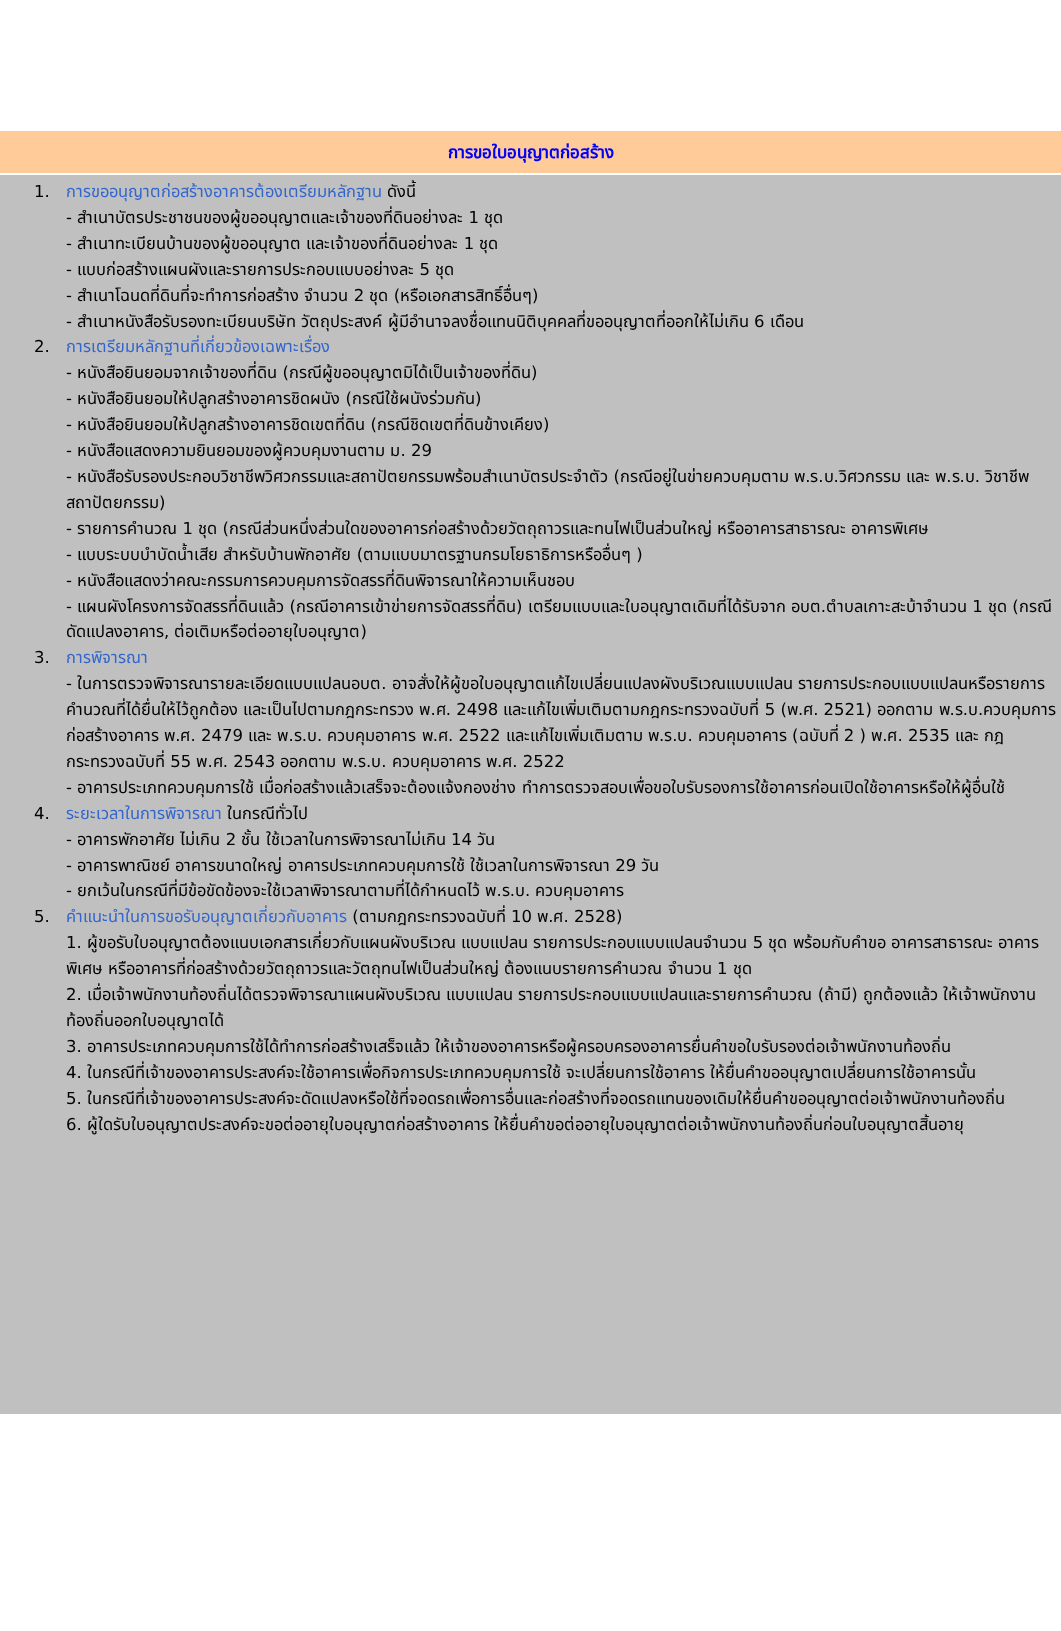การขอใบอนุญาตก่อสร้าง
1. การขออนุญาตก่อสร้างอาคารต้องเตรียมหลักฐาน ดังนี้
- สำเนาบัตรประชาชนของผู้ขออนุญาตและเจ้าของที่ดินอย่างละ 1 ชุด
- สำเนาทะเบียนบ้านของผู้ขออนุญาต และเจ้าของที่ดินอย่างละ 1 ชุด
- แบบก่อสร้างแผนผังและรายการประกอบแบบอย่างละ 5 ชุด
- สำเนาโฉนดที่ดินที่จะทำการก่อสร้าง จำนวน 2 ชุด (หรือเอกสารสิทธิ์อื่นๆ)
- สำเนาหนังสือรับรองทะเบียนบริษัท วัตถุประสงค์ ผู้มีอำนาจลงชื่อแทนนิติบุคคลที่ขออนุญาตที่ออกให้ไม่เกิน 6 เดือน
2. การเตรียมหลักฐานที่เกี่ยวข้องเฉพาะเรื่อง
- หนังสือยินยอมจากเจ้าของที่ดิน (กรณีผู้ขออนุญาตมิได้เป็นเจ้าของที่ดิน)
- หนังสือยินยอมให้ปลูกสร้างอาคารชิดผนัง (กรณีใช้ผนังร่วมกัน)
- หนังสือยินยอมให้ปลูกสร้างอาคารชิดเขตที่ดิน (กรณีชิดเขตที่ดินข้างเคียง)
- หนังสือแสดงความยินยอมของผู้ควบคุมงานตาม ม. 29
- หนังสือรับรองประกอบวิชาชีพวิศวกรรมและสถาปัตยกรรมพร้อมสำเนาบัตรประจำตัว (กรณีอยู่ในข่ายควบคุมตาม พ.ร.บ.วิศวกรรม และ พ.ร.บ. วิชาชีพสถาปัตยกรรม)
- รายการคำนวณ 1 ชุด (กรณีส่วนหนึ่งส่วนใดของอาคารก่อสร้างด้วยวัตถุถาวรและทนไฟเป็นส่วนใหญ่ หรืออาคารสาธารณะ อาคารพิเศษ
- แบบระบบบำบัดน้ำเสีย สำหรับบ้านพักอาศัย (ตามแบบมาตรฐานกรมโยธาธิการหรืออื่นๆ )
- หนังสือแสดงว่าคณะกรรมการควบคุมการจัดสรรที่ดินพิจารณาให้ความเห็นชอบ
- แผนผังโครงการจัดสรรที่ดินแล้ว (กรณีอาคารเข้าข่ายการจัดสรรที่ดิน) เตรียมแบบและใบอนุญาตเดิมที่ได้รับจาก อบต.ตำบลเกาะสะบ้าจำนวน 1 ชุด (กรณีดัดแปลงอาคาร, ต่อเติมหรือต่ออายุใบอนุญาต)
3. การพิจารณา
- ในการตรวจพิจารณารายละเอียดแบบแปลนอบต. อาจสั่งให้ผู้ขอใบอนุญาตแก้ไขเปลี่ยนแปลงผังบริเวณแบบแปลน รายการประกอบแบบแปลนหรือรายการคำนวณที่ได้ยื่นให้ไว้ถูกต้อง และเป็นไปตามกฎกระทรวง พ.ศ. 2498 และแก้ไขเพิ่มเติมตามกฎกระทรวงฉบับที่ 5 (พ.ศ. 2521) ออกตาม พ.ร.บ.ควบคุมการก่อสร้างอาคาร พ.ศ. 2479 และ พ.ร.บ. ควบคุมอาคาร พ.ศ. 2522 และแก้ไขเพิ่มเติมตาม พ.ร.บ. ควบคุมอาคาร (ฉบับที่ 2 ) พ.ศ. 2535 และ กฎกระทรวงฉบับที่ 55 พ.ศ. 2543 ออกตาม พ.ร.บ. ควบคุมอาคาร พ.ศ. 2522
- อาคารประเภทควบคุมการใช้ เมื่อก่อสร้างแล้วเสร็จจะต้องแจ้งกองช่าง ทำการตรวจสอบเพื่อขอใบรับรองการใช้อาคารก่อนเปิดใช้อาคารหรือให้ผู้อื่นใช้
4. ระยะเวลาในการพิจารณา ในกรณีทั่วไป
- อาคารพักอาศัย ไม่เกิน 2 ชั้น ใช้เวลาในการพิจารณาไม่เกิน 14 วัน
- อาคารพาณิชย์ อาคารขนาดใหญ่ อาคารประเภทควบคุมการใช้ ใช้เวลาในการพิจารณา 29 วัน
- ยกเว้นในกรณีที่มีข้อขัดข้องจะใช้เวลาพิจารณาตามที่ได้กำหนดไว้ พ.ร.บ. ควบคุมอาคาร
5. คำแนะนำในการขอรับอนุญาตเกี่ยวกับอาคาร (ตามกฎกระทรวงฉบับที่ 10 พ.ศ. 2528)
1. ผู้ขอรับใบอนุญาตต้องแนบเอกสารเกี่ยวกับแผนผังบริเวณ แบบแปลน รายการประกอบแบบแปลนจำนวน 5 ชุด พร้อมกับคำขอ อาคารสาธารณะ อาคารพิเศษ หรืออาคารที่ก่อสร้างด้วยวัตถุถาวรและวัตถุทนไฟเป็นส่วนใหญ่ ต้องแนบรายการคำนวณ จำนวน 1 ชุด
2. เมื่อเจ้าพนักงานท้องถิ่นได้ตรวจพิจารณาแผนผังบริเวณ แบบแปลน รายการประกอบแบบแปลนและรายการคำนวณ (ถ้ามี) ถูกต้องแล้ว ให้เจ้าพนักงานท้องถิ่นออกใบอนุญาตได้
3. อาคารประเภทควบคุมการใช้ได้ทำการก่อสร้างเสร็จแล้ว ให้เจ้าของอาคารหรือผู้ครอบครองอาคารยื่นคำขอใบรับรองต่อเจ้าพนักงานท้องถิ่น
4. ในกรณีที่เจ้าของอาคารประสงค์จะใช้อาคารเพื่อกิจการประเภทควบคุมการใช้ จะเปลี่ยนการใช้อาคาร ให้ยื่นคำขออนุญาตเปลี่ยนการใช้อาคารนั้น
5. ในกรณีที่เจ้าของอาคารประสงค์จะดัดแปลงหรือใช้ที่จอดรถเพื่อการอื่นและก่อสร้างที่จอดรถแทนของเดิมให้ยื่นคำขออนุญาตต่อเจ้าพนักงานท้องถิ่น
6. ผู้ใดรับใบอนุญาตประสงค์จะขอต่ออายุใบอนุญาตก่อสร้างอาคาร ให้ยื่นคำขอต่ออายุใบอนุญาตต่อเจ้าพนักงานท้องถิ่นก่อนใบอนุญาตสิ้นอายุ